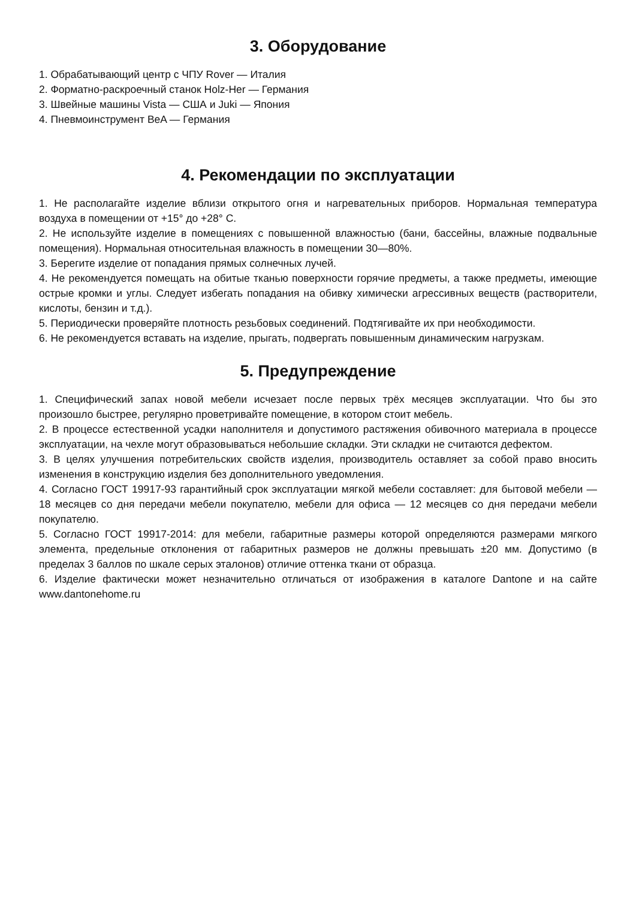3. Оборудование
1. Обрабатывающий центр с ЧПУ Rover — Италия
2. Форматно-раскроечный станок Holz-Her — Германия
3. Швейные машины Vista — США и Juki — Япония
4. Пневмоинструмент BeA — Германия
4. Рекомендации по эксплуатации
1. Не располагайте изделие вблизи открытого огня и нагревательных приборов. Нормальная температура воздуха в помещении от +15° до +28° С.
2. Не используйте изделие в помещениях с повышенной влажностью (бани, бассейны, влажные подвальные помещения). Нормальная относительная влажность в помещении 30—80%.
3. Берегите изделие от попадания прямых солнечных лучей.
4. Не рекомендуется помещать на обитые тканью поверхности горячие предметы, а также предметы, имеющие острые кромки и углы. Следует избегать попадания на обивку химически агрессивных веществ (растворители, кислоты, бензин и т.д.).
5. Периодически проверяйте плотность резьбовых соединений. Подтягивайте их при необходимости.
6. Не рекомендуется вставать на изделие, прыгать, подвергать повышенным динамическим нагрузкам.
5. Предупреждение
1. Специфический запах новой мебели исчезает после первых трёх месяцев эксплуатации. Что бы это произошло быстрее, регулярно проветривайте помещение, в котором стоит мебель.
2. В процессе естественной усадки наполнителя и допустимого растяжения обивочного материала в процессе эксплуатации, на чехле могут образовываться небольшие складки. Эти складки не считаются дефектом.
3. В целях улучшения потребительских свойств изделия, производитель оставляет за собой право вносить изменения в конструкцию изделия без дополнительного уведомления.
4. Согласно ГОСТ 19917-93 гарантийный срок эксплуатации мягкой мебели составляет: для бытовой мебели — 18 месяцев со дня передачи мебели покупателю, мебели для офиса — 12 месяцев со дня передачи мебели покупателю.
5. Согласно ГОСТ 19917-2014: для мебели, габаритные размеры которой определяются размерами мягкого элемента, предельные отклонения от габаритных размеров не должны превышать ±20 мм. Допустимо (в пределах 3 баллов по шкале серых эталонов) отличие оттенка ткани от образца.
6. Изделие фактически может незначительно отличаться от изображения в каталоге Dantone и на сайте www.dantonehome.ru